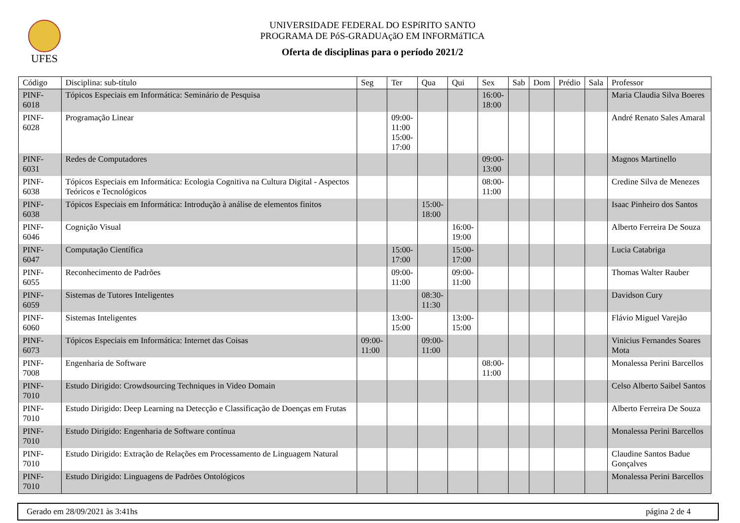UFES
UNIVERSIDADE FEDERAL DO ESPíRITO SANTO
PROGRAMA DE PóS-GRADUAçãO EM INFORMáTICA
Oferta de disciplinas para o período 2021/2
| Código | Disciplina: sub-título | Seg | Ter | Qua | Qui | Sex | Sab | Dom | Prédio | Sala | Professor |
| --- | --- | --- | --- | --- | --- | --- | --- | --- | --- | --- | --- |
| PINF-6018 | Tópicos Especiais em Informática: Seminário de Pesquisa | | | | | 16:00- 18:00 | | | | | Maria Claudia Silva Boeres |
| PINF-6028 | Programação Linear | | 09:00- 11:00 15:00- 17:00 | | | | | | | | André Renato Sales Amaral |
| PINF-6031 | Redes de Computadores | | | | | 09:00- 13:00 | | | | | Magnos Martinello |
| PINF-6038 | Tópicos Especiais em Informática: Ecologia Cognitiva na Cultura Digital - Aspectos Teóricos e Tecnológicos | | | | | 08:00- 11:00 | | | | | Credine Silva de Menezes |
| PINF-6038 | Tópicos Especiais em Informática: Introdução à análise de elementos finitos | | | 15:00- 18:00 | | | | | | | Isaac Pinheiro dos Santos |
| PINF-6046 | Cognição Visual | | | | 16:00- 19:00 | | | | | | Alberto Ferreira De Souza |
| PINF-6047 | Computação Científica | | 15:00- 17:00 | | 15:00- 17:00 | | | | | | Lucia Catabriga |
| PINF-6055 | Reconhecimento de Padrões | | 09:00- 11:00 | | 09:00- 11:00 | | | | | | Thomas Walter Rauber |
| PINF-6059 | Sistemas de Tutores Inteligentes | | | 08:30- 11:30 | | | | | | | Davidson Cury |
| PINF-6060 | Sistemas Inteligentes | | 13:00- 15:00 | | 13:00- 15:00 | | | | | | Flávio Miguel Varejão |
| PINF-6073 | Tópicos Especiais em Informática: Internet das Coisas | 09:00- 11:00 | | 09:00- 11:00 | | | | | | | Vinicius Fernandes Soares Mota |
| PINF-7008 | Engenharia de Software | | | | | 08:00- 11:00 | | | | | Monalessa Perini Barcellos |
| PINF-7010 | Estudo Dirigido: Crowdsourcing Techniques in Video Domain | | | | | | | | | | Celso Alberto Saibel Santos |
| PINF-7010 | Estudo Dirigido: Deep Learning na Detecção e Classificação de Doenças em Frutas | | | | | | | | | | Alberto Ferreira De Souza |
| PINF-7010 | Estudo Dirigido: Engenharia de Software contínua | | | | | | | | | | Monalessa Perini Barcellos |
| PINF-7010 | Estudo Dirigido: Extração de Relações em Processamento de Linguagem Natural | | | | | | | | | | Claudine Santos Badue Gonçalves |
| PINF-7010 | Estudo Dirigido: Linguagens de Padrões Ontológicos | | | | | | | | | | Monalessa Perini Barcellos |
Gerado em 28/09/2021 às 3:41hs página 2 de 4